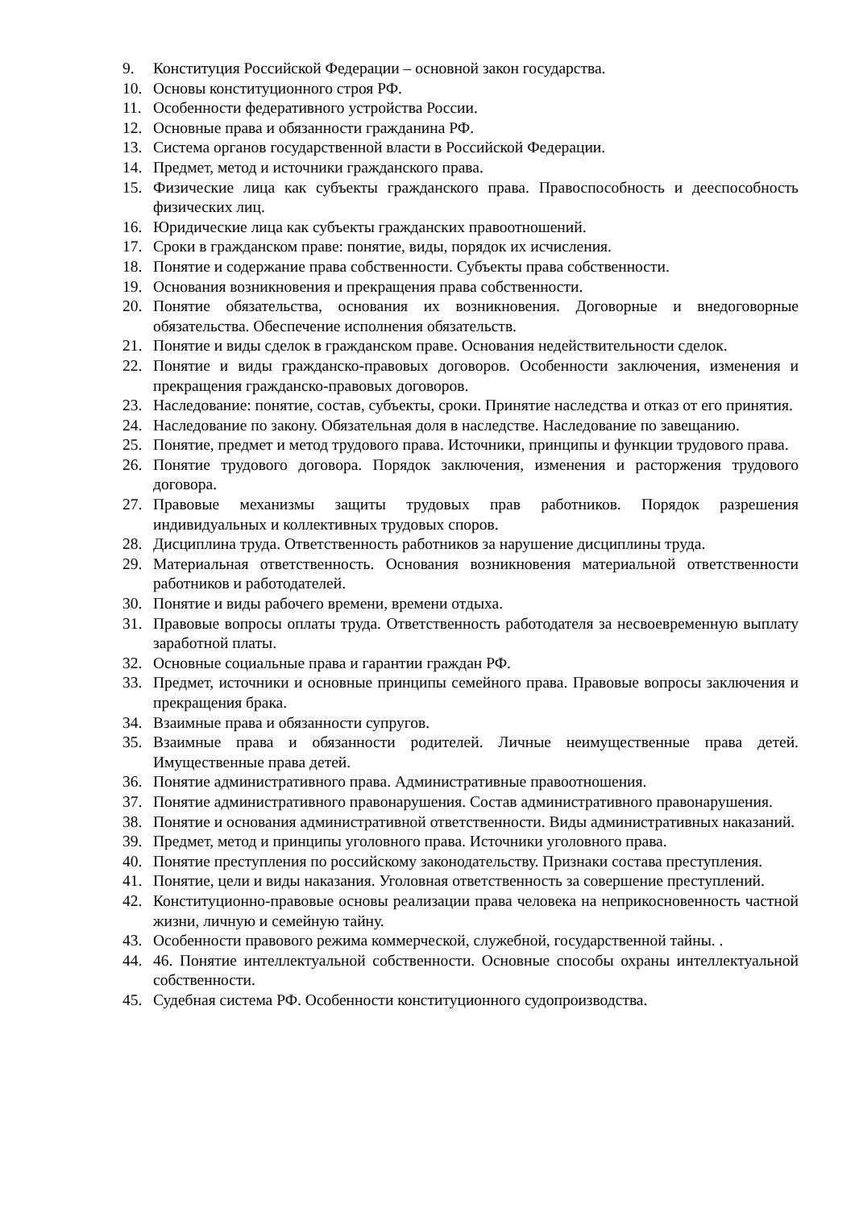9. Конституция Российской Федерации – основной закон государства.
10. Основы конституционного строя РФ.
11. Особенности федеративного устройства России.
12. Основные права и обязанности гражданина РФ.
13. Система органов государственной власти в Российской Федерации.
14. Предмет, метод и источники гражданского права.
15. Физические лица как субъекты гражданского права. Правоспособность и дееспособность физических лиц.
16. Юридические лица как субъекты гражданских правоотношений.
17. Сроки в гражданском праве: понятие, виды, порядок их исчисления.
18. Понятие и содержание права собственности. Субъекты права собственности.
19. Основания возникновения и прекращения права собственности.
20. Понятие обязательства, основания их возникновения. Договорные и внедоговорные обязательства. Обеспечение исполнения обязательств.
21. Понятие и виды сделок в гражданском праве. Основания недействительности сделок.
22. Понятие и виды гражданско-правовых договоров. Особенности заключения, изменения и прекращения гражданско-правовых договоров.
23. Наследование: понятие, состав, субъекты, сроки. Принятие наследства и отказ от его принятия.
24. Наследование по закону. Обязательная доля в наследстве. Наследование по завещанию.
25. Понятие, предмет и метод трудового права. Источники, принципы и функции трудового права.
26. Понятие трудового договора. Порядок заключения, изменения и расторжения трудового договора.
27. Правовые механизмы защиты трудовых прав работников. Порядок разрешения индивидуальных и коллективных трудовых споров.
28. Дисциплина труда. Ответственность работников за нарушение дисциплины труда.
29. Материальная ответственность. Основания возникновения материальной ответственности работников и работодателей.
30. Понятие и виды рабочего времени, времени отдыха.
31. Правовые вопросы оплаты труда. Ответственность работодателя за несвоевременную выплату заработной платы.
32. Основные социальные права и гарантии граждан РФ.
33. Предмет, источники и основные принципы семейного права. Правовые вопросы заключения и прекращения брака.
34. Взаимные права и обязанности супругов.
35. Взаимные права и обязанности родителей. Личные неимущественные права детей. Имущественные права детей.
36. Понятие административного права. Административные правоотношения.
37. Понятие административного правонарушения. Состав административного правонарушения.
38. Понятие и основания административной ответственности. Виды административных наказаний.
39. Предмет, метод и принципы уголовного права. Источники уголовного права.
40. Понятие преступления по российскому законодательству. Признаки состава преступления.
41. Понятие, цели и виды наказания. Уголовная ответственность за совершение преступлений.
42. Конституционно-правовые основы реализации права человека на неприкосновенность частной жизни, личную и семейную тайну.
43. Особенности правового режима коммерческой, служебной, государственной тайны. .
44. 46. Понятие интеллектуальной собственности. Основные способы охраны интеллектуальной собственности.
45. Судебная система РФ. Особенности конституционного судопроизводства.